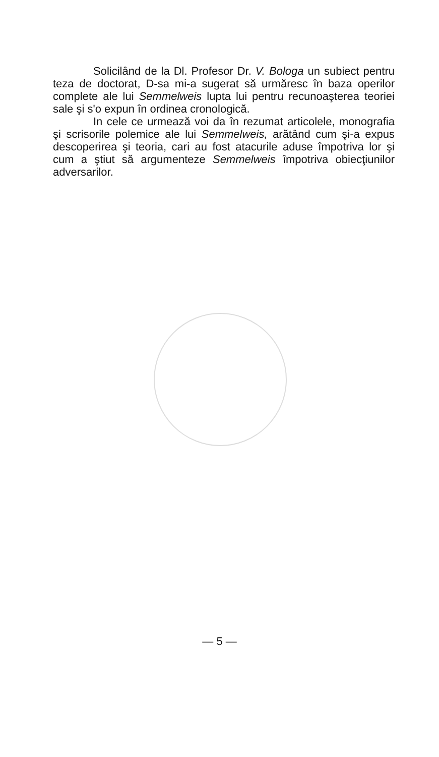Solicilând de la Dl. Profesor Dr. V. Bologa un subiect pentru teza de doctorat, D-sa mi-a sugerat să urmăresc în baza operilor complete ale lui Semmelweis lupta lui pentru recunoaşterea teoriei sale şi s'o expun în ordinea cronologică.
In cele ce urmează voi da în rezumat articolele, monografia şi scrisorile polemice ale lui Semmelweis, arătând cum şi-a expus descoperirea şi teoria, cari au fost atacurile aduse împotriva lor şi cum a ştiut să argumenteze Semmelweis împotriva obiecţiunilor adversarilor.
— 5 —